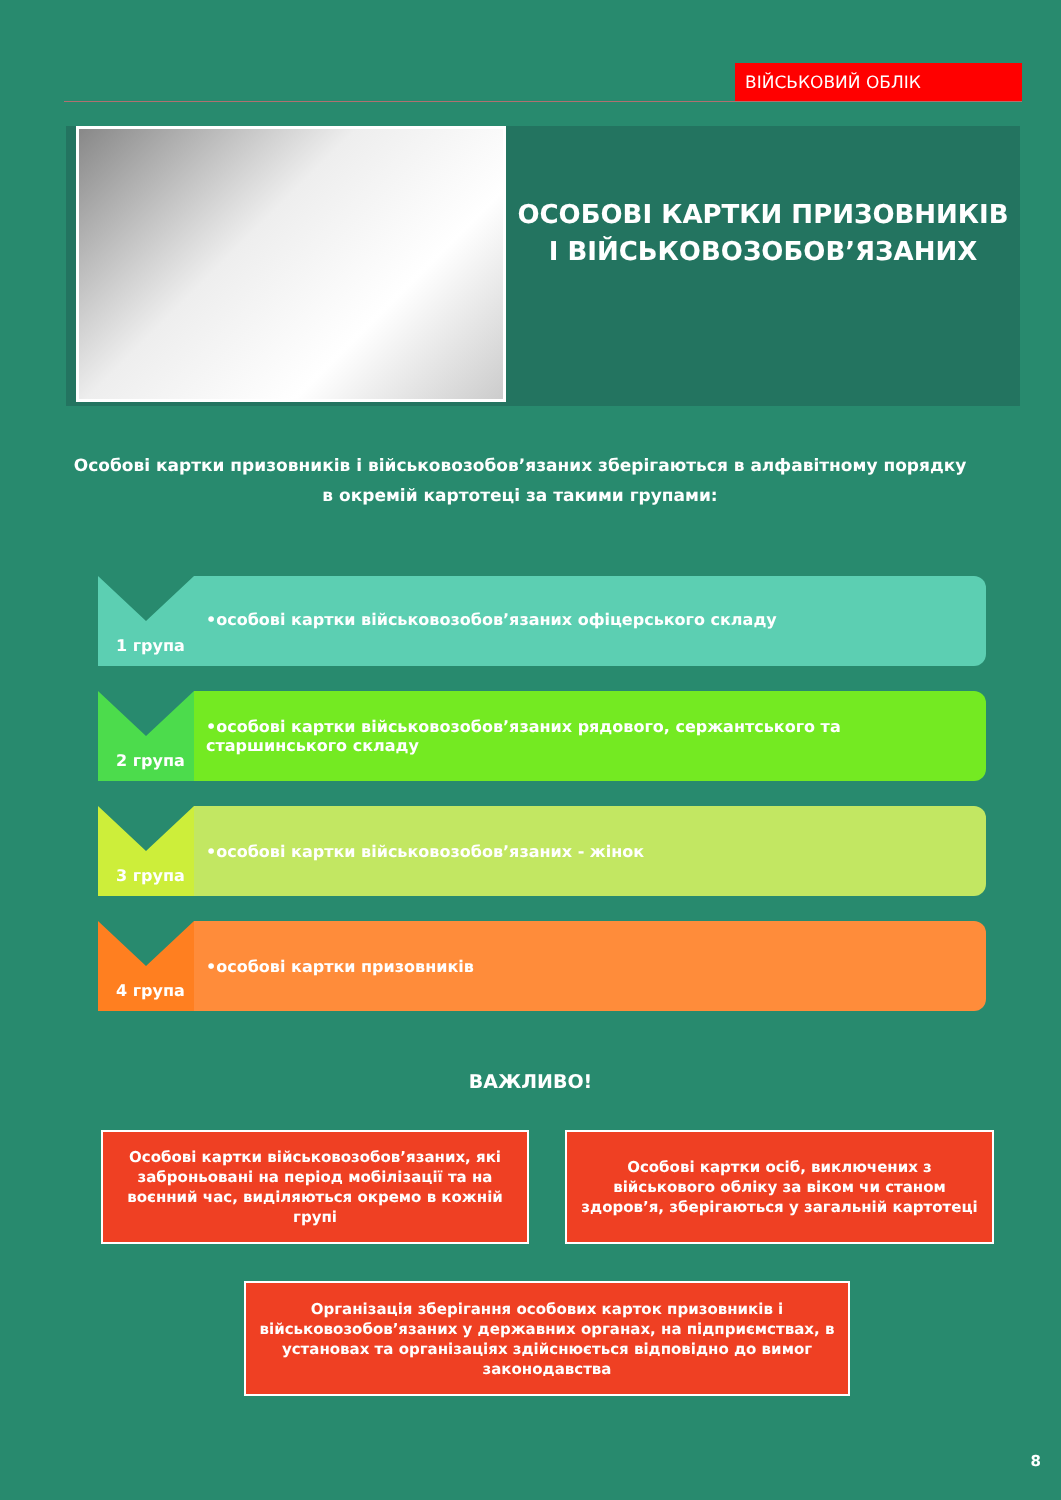ВІЙСЬКОВИЙ ОБЛІК
ОСОБОВІ КАРТКИ ПРИЗОВНИКІВ І ВІЙСЬКОВОЗОБОВ’ЯЗАНИХ
Особові картки призовників і військовозобов’язаних зберігаються в алфавітному порядку
в окремій картотеці за такими групами:
1 група
•особові картки військовозобов’язаних офіцерського складу
2 група
•особові картки військовозобов’язаних рядового, сержантського та старшинського складу
3 група
•особові картки військовозобов’язаних - жінок
4 група
•особові картки призовників
ВАЖЛИВО!
Особові картки військовозобов’язаних, які заброньовані на період мобілізації та на воєнний час, виділяються окремо в кожній групі
Особові картки осіб, виключених з військового обліку за віком чи станом здоров’я, зберігаються у загальній картотеці
Організація зберігання особових карток призовників і військовозобов’язаних у державних органах, на підприємствах, в установах та організаціях здійснюється відповідно до вимог законодавства
8